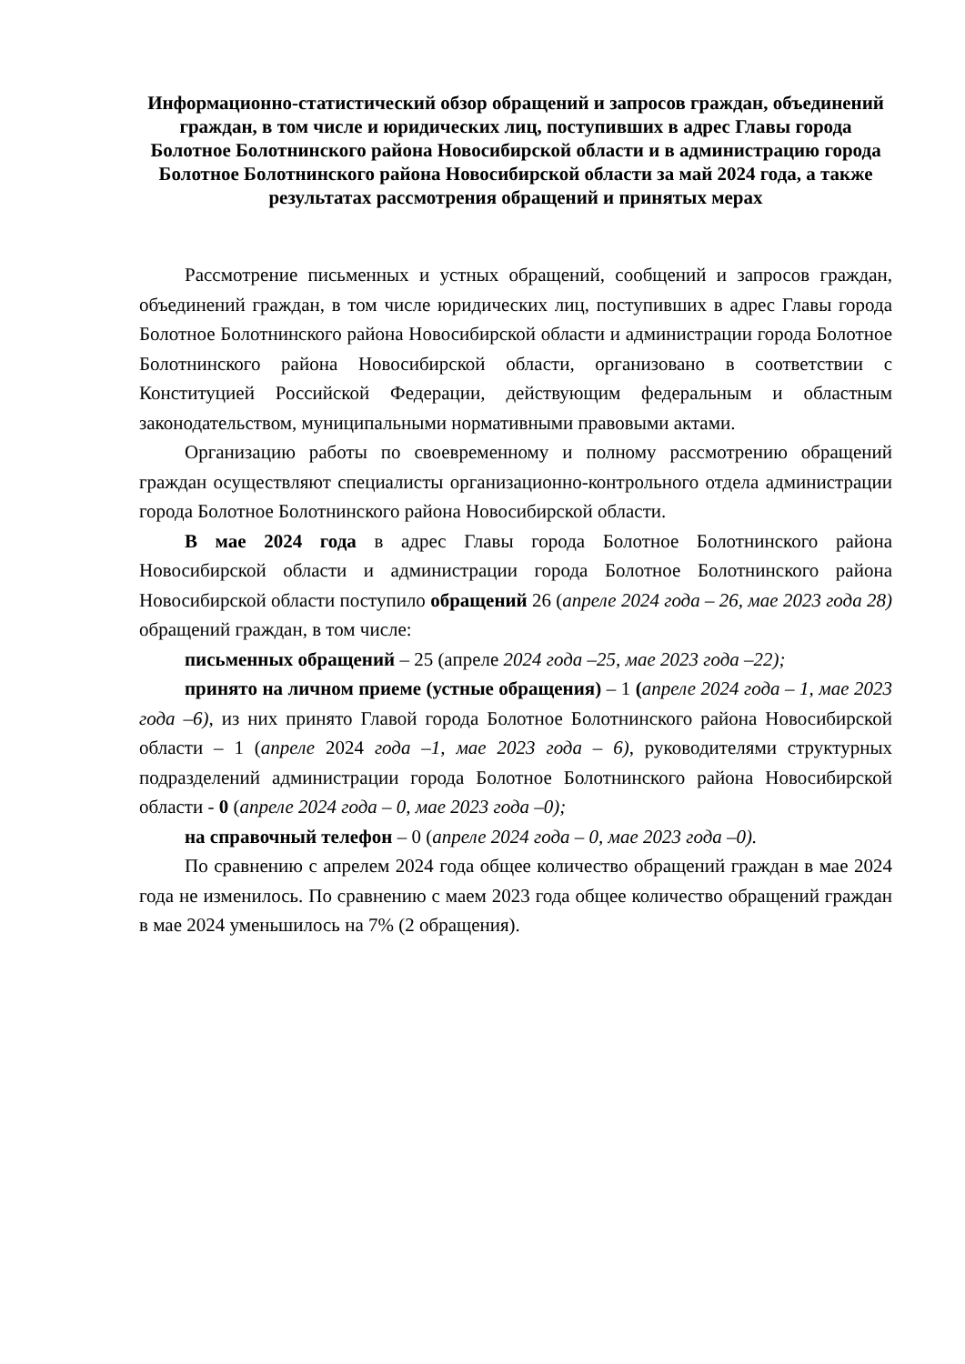Информационно-статистический обзор обращений и запросов граждан, объединений граждан, в том числе и юридических лиц, поступивших в адрес Главы города Болотное Болотнинского района Новосибирской области и в администрацию города Болотное Болотнинского района Новосибирской области за май 2024 года, а также результатах рассмотрения обращений и принятых мерах
Рассмотрение письменных и устных обращений, сообщений и запросов граждан, объединений граждан, в том числе юридических лиц, поступивших в адрес Главы города Болотное Болотнинского района Новосибирской области и администрации города Болотное Болотнинского района Новосибирской области, организовано в соответствии с Конституцией Российской Федерации, действующим федеральным и областным законодательством, муниципальными нормативными правовыми актами.
Организацию работы по своевременному и полному рассмотрению обращений граждан осуществляют специалисты организационно-контрольного отдела администрации города Болотное Болотнинского района Новосибирской области.
В мае 2024 года в адрес Главы города Болотное Болотнинского района Новосибирской области и администрации города Болотное Болотнинского района Новосибирской области поступило обращений 26 (апреле 2024 года – 26, мае 2023 года 28) обращений граждан, в том числе:
письменных обращений – 25 (апреле 2024 года –25, мае 2023 года –22);
принято на личном приеме (устные обращения) – 1 (апреле 2024 года – 1, мае 2023 года –6), из них принято Главой города Болотное Болотнинского района Новосибирской области – 1 (апреле 2024 года –1, мае 2023 года – 6), руководителями структурных подразделений администрации города Болотное Болотнинского района Новосибирской области - 0 (апреле 2024 года – 0, мае 2023 года –0);
на справочный телефон – 0 (апреле 2024 года – 0, мае 2023 года –0).
По сравнению с апрелем 2024 года общее количество обращений граждан в мае 2024 года не изменилось. По сравнению с маем 2023 года общее количество обращений граждан в мае 2024 уменьшилось на 7% (2 обращения).